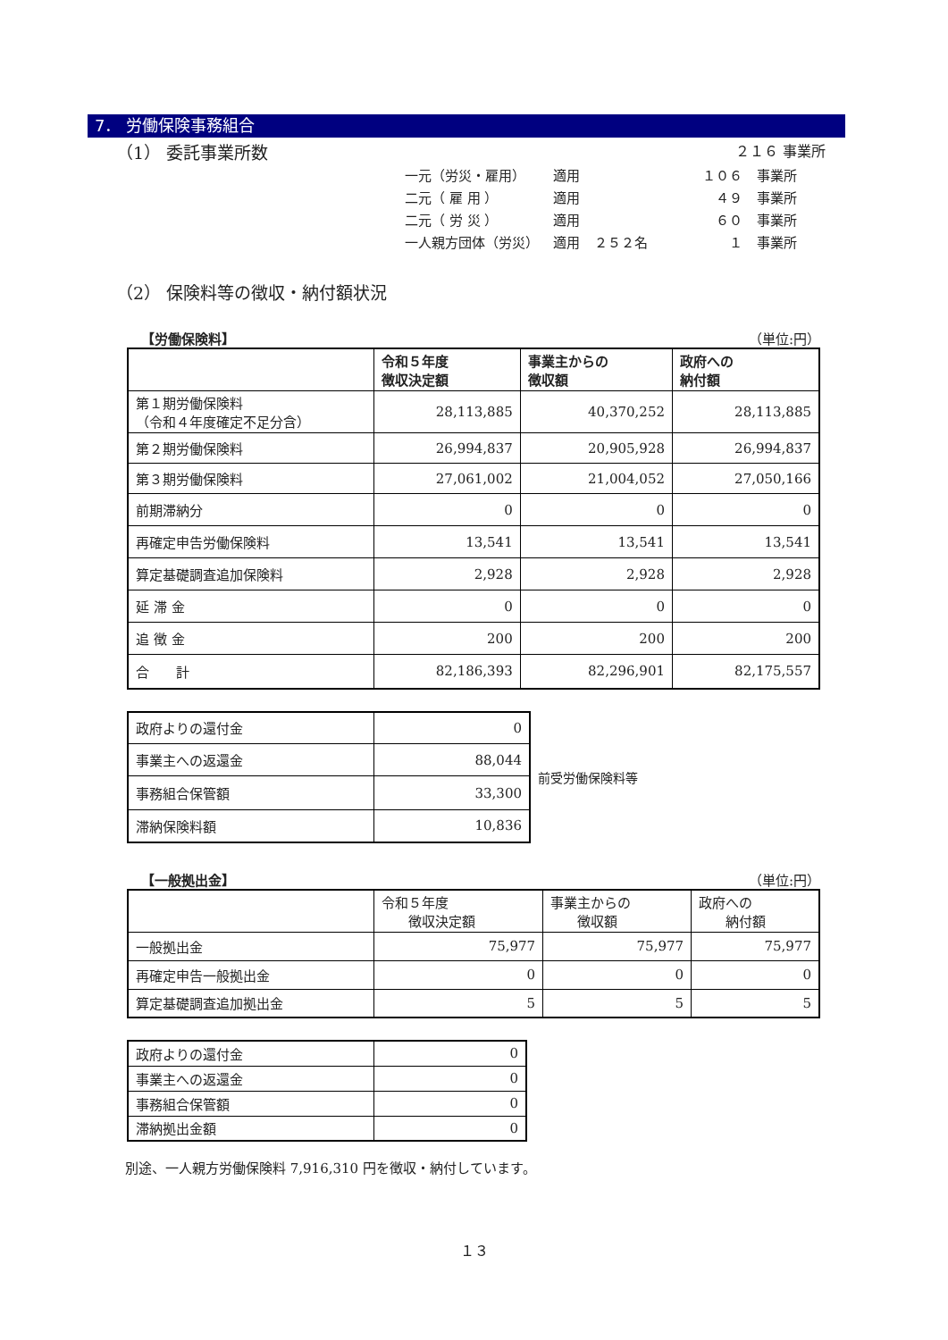7． 労働保険事務組合
（1） 委託事業所数 ２１６ 事業所
| 一元（労災・雇用） | 適用 | | １０６ | 事業所 |
| 二元（ 雇 用 ） | 適用 | | ４９ | 事業所 |
| 二元（ 労 災 ） | 適用 | | ６０ | 事業所 |
| 一人親方団体（労災） | 適用 | ２５２名 | １ | 事業所 |
（2） 保険料等の徴収・納付額状況
【労働保険料】 （単位:円）
| | 令和５年度 徴収決定額 | 事業主からの 徴収額 | 政府への 納付額 |
| --- | --- | --- | --- |
| 第１期労働保険料 （令和４年度確定不足分含） | 28,113,885 | 40,370,252 | 28,113,885 |
| 第２期労働保険料 | 26,994,837 | 20,905,928 | 26,994,837 |
| 第３期労働保険料 | 27,061,002 | 21,004,052 | 27,050,166 |
| 前期滞納分 | 0 | 0 | 0 |
| 再確定申告労働保険料 | 13,541 | 13,541 | 13,541 |
| 算定基礎調査追加保険料 | 2,928 | 2,928 | 2,928 |
| 延 滞 金 | 0 | 0 | 0 |
| 追 徴 金 | 200 | 200 | 200 |
| 合 計 | 82,186,393 | 82,296,901 | 82,175,557 |
| 政府よりの還付金 | 0 |
| 事業主への返還金 | 88,044 |
| 事務組合保管額 | 33,300 |
| 滞納保険料額 | 10,836 |
前受労働保険料等
【一般拠出金】 （単位:円）
| | 令和５年度 徴収決定額 | 事業主からの 徴収額 | 政府への 納付額 |
| 一般拠出金 | 75,977 | 75,977 | 75,977 |
| 再確定申告一般拠出金 | 0 | 0 | 0 |
| 算定基礎調査追加拠出金 | 5 | 5 | 5 |
| 政府よりの還付金 | 0 |
| 事業主への返還金 | 0 |
| 事務組合保管額 | 0 |
| 滞納拠出金額 | 0 |
別途、一人親方労働保険料 7,916,310 円を徴収・納付しています。
１３